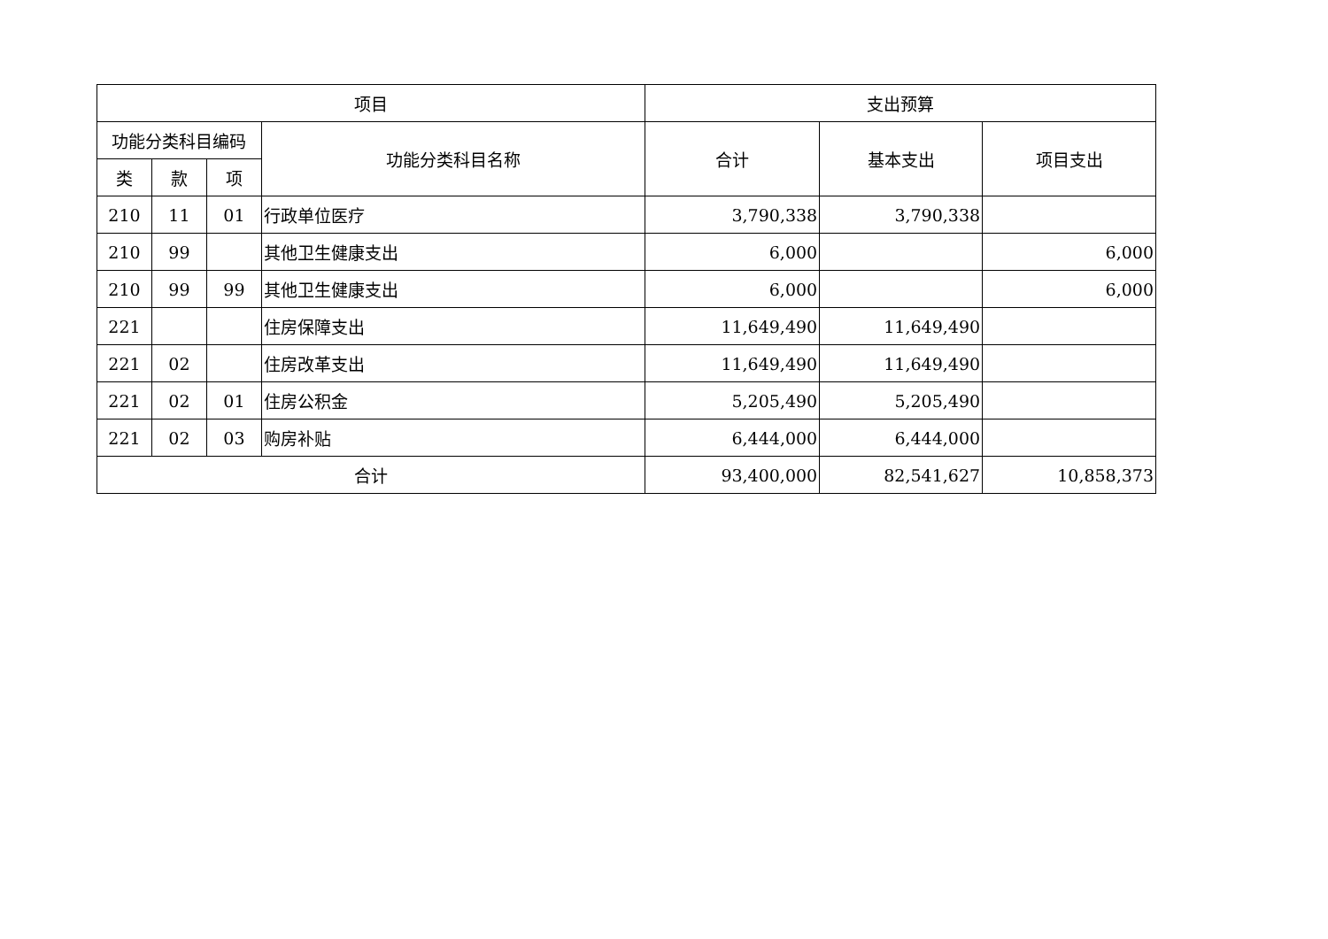| 项目 | | | | 支出预算 | | |
| --- | --- | --- | --- | --- | --- | --- |
| 功能分类科目编码 | | | 功能分类科目名称 | 合计 | 基本支出 | 项目支出 |
| 类 | 款 | 项 | | | | |
| 210 | 11 | 01 | 行政单位医疗 | 3,790,338 | 3,790,338 | |
| 210 | 99 | | 其他卫生健康支出 | 6,000 | | 6,000 |
| 210 | 99 | 99 | 其他卫生健康支出 | 6,000 | | 6,000 |
| 221 | | | 住房保障支出 | 11,649,490 | 11,649,490 | |
| 221 | 02 | | 住房改革支出 | 11,649,490 | 11,649,490 | |
| 221 | 02 | 01 | 住房公积金 | 5,205,490 | 5,205,490 | |
| 221 | 02 | 03 | 购房补贴 | 6,444,000 | 6,444,000 | |
| 合计 | | | | 93,400,000 | 82,541,627 | 10,858,373 |